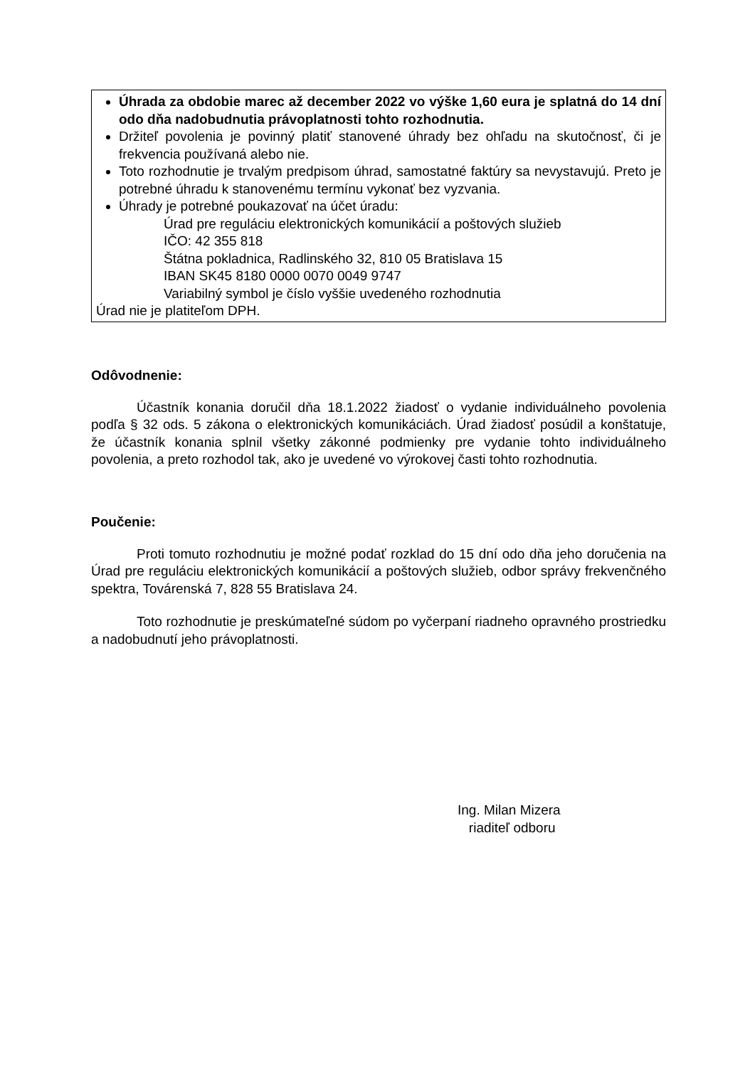Úhrada za obdobie marec až december 2022 vo výške 1,60 eura je splatná do 14 dní odo dňa nadobudnutia právoplatnosti tohto rozhodnutia.
Držiteľ povolenia je povinný platiť stanovené úhrady bez ohľadu na skutočnosť, či je frekvencia používaná alebo nie.
Toto rozhodnutie je trvalým predpisom úhrad, samostatné faktúry sa nevystavujú. Preto je potrebné úhradu k stanovenému termínu vykonať bez vyzvania.
Úhrady je potrebné poukazovať na účet úradu:
Úrad pre reguláciu elektronických komunikácií a poštových služieb
IČO: 42 355 818
Štátna pokladnica, Radlinského 32, 810 05 Bratislava 15
IBAN SK45 8180 0000 0070 0049 9747
Variabilný symbol je číslo vyššie uvedeného rozhodnutia
Úrad nie je platiteľom DPH.
Odôvodnenie:
Účastník konania doručil dňa 18.1.2022 žiadosť o vydanie individuálneho povolenia podľa § 32 ods. 5 zákona o elektronických komunikáciách. Úrad žiadosť posúdil a konštatuje, že účastník konania splnil všetky zákonné podmienky pre vydanie tohto individuálneho povolenia, a preto rozhodol tak, ako je uvedené vo výrokovej časti tohto rozhodnutia.
Poučenie:
Proti tomuto rozhodnutiu je možné podať rozklad do 15 dní odo dňa jeho doručenia na Úrad pre reguláciu elektronických komunikácií a poštových služieb, odbor správy frekvenčného spektra, Továrenská 7, 828 55 Bratislava 24.
Toto rozhodnutie je preskúmateľné súdom po vyčerpaní riadneho opravného prostriedku a nadobudnutí jeho právoplatnosti.
Ing. Milan Mizera
riaditeľ odboru